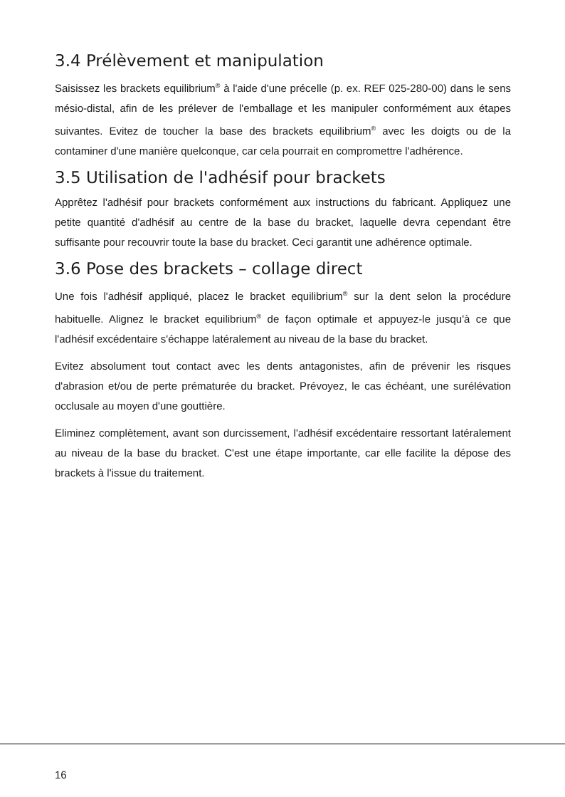3.4 Prélèvement et manipulation
Saisissez les brackets equilibrium<sup>®</sup> à l'aide d'une précelle (p. ex. REF 025-280-00) dans le sens mésio-distal, afin de les prélever de l'emballage et les manipuler conformément aux étapes suivantes. Evitez de toucher la base des brackets equilibrium<sup>®</sup> avec les doigts ou de la contaminer d'une manière quelconque, car cela pourrait en compromettre l'adhérence.
3.5 Utilisation de l'adhésif pour brackets
Apprêtez l'adhésif pour brackets conformément aux instructions du fabricant. Appliquez une petite quantité d'adhésif au centre de la base du bracket, laquelle devra cependant être suffisante pour recouvrir toute la base du bracket. Ceci garantit une adhérence optimale.
3.6 Pose des brackets – collage direct
Une fois l'adhésif appliqué, placez le bracket equilibrium<sup>®</sup> sur la dent selon la procédure habituelle. Alignez le bracket equilibrium<sup>®</sup> de façon optimale et appuyez-le jusqu'à ce que l'adhésif excédentaire s'échappe latéralement au niveau de la base du bracket.
Evitez absolument tout contact avec les dents antagonistes, afin de prévenir les risques d'abrasion et/ou de perte prématurée du bracket. Prévoyez, le cas échéant, une surélévation occlusale au moyen d'une gouttière.
Eliminez complètement, avant son durcissement, l'adhésif excédentaire ressortant latéralement au niveau de la base du bracket. C'est une étape importante, car elle facilite la dépose des brackets à l'issue du traitement.
16